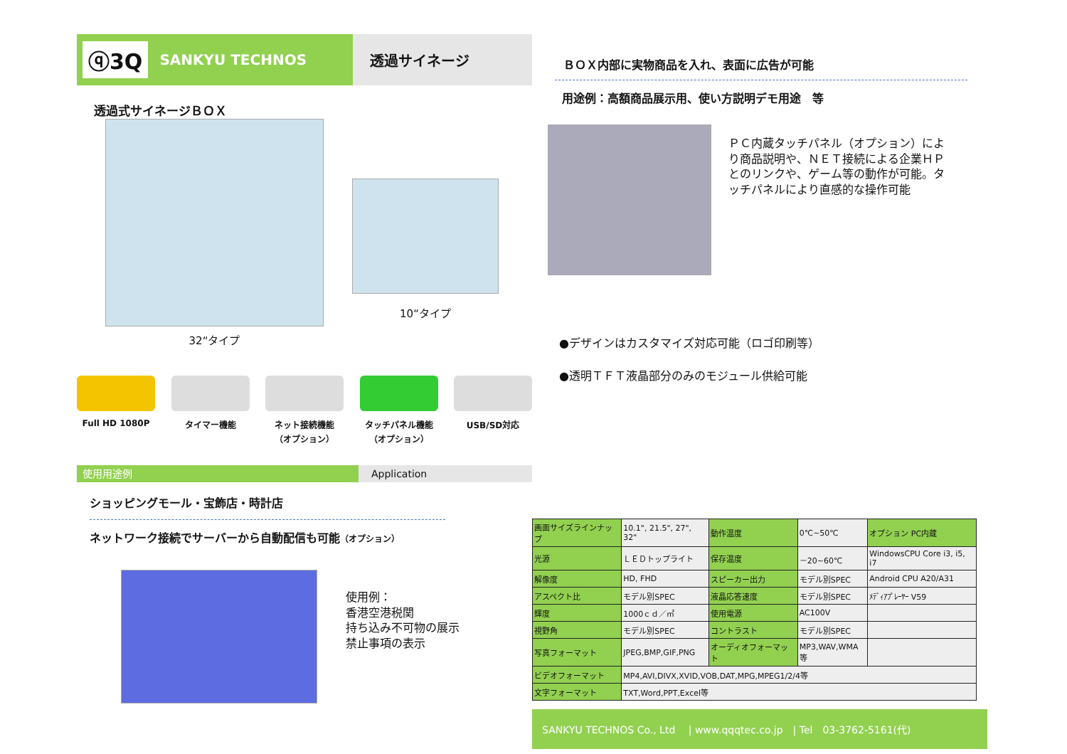ⓠ3Q SANKYU TECHNOS 透過サイネージ
透過式サイネージＢＯＸ
32“タイプ
10“タイプ
Full HD 1080P タイマー機能 ネット接続機能
（オプション）
タッチパネル機能
（オプション）
USB/SD対応
使用用途例 Application
ショッピングモール・宝飾店・時計店
ネットワーク接続でサーバーから自動配信も可能（オプション）
使用例：
香港空港税関
持ち込み不可物の展示
禁止事項の表示
ＢＯＸ内部に実物商品を入れ、表面に広告が可能
用途例：高額商品展示用、使い方説明デモ用途　等
ＰＣ内蔵タッチパネル（オプション）により商品説明や、ＮＥＴ接続による企業ＨＰとのリンクや、ゲーム等の動作が可能。タッチパネルにより直感的な操作可能
●デザインはカスタマイズ対応可能（ロゴ印刷等）
●透明ＴＦＴ液晶部分のみのモジュール供給可能
| 画面サイズラインナップ | 10.1", 21.5", 27", 32" | 動作温度 | 0℃~50℃ | オプション PC内蔵 |
| 光源 | ＬＥＤトップライト | 保存温度 | －20~60℃ | WindowsCPU Core i3, i5, i7 |
| 解像度 | HD, FHD | スピーカー出力 | モデル別SPEC | Android CPU A20/A31 |
| アスペクト比 | モデル別SPEC | 液晶応答速度 | モデル別SPEC | ﾒﾃﾞｨｱﾌﾟﾚｰﾔｰ V59 |
| 輝度 | 1000ｃｄ／㎡ | 使用電源 | AC100V | |
| 視野角 | モデル別SPEC | コントラスト | モデル別SPEC | |
| 写真フォーマット | JPEG,BMP,GIF,PNG | オーディオフォーマット | MP3,WAV,WMA等 | |
| ビデオフォーマット | MP4,AVI,DIVX,XVID,VOB,DAT,MPG,MPEG1/2/4等 | | | |
| 文字フォーマット | TXT,Word,PPT,Excel等 | | | |
SANKYU TECHNOS Co., Ltd　 | www.qqqtec.co.jp　| Tel　03-3762-5161(代)